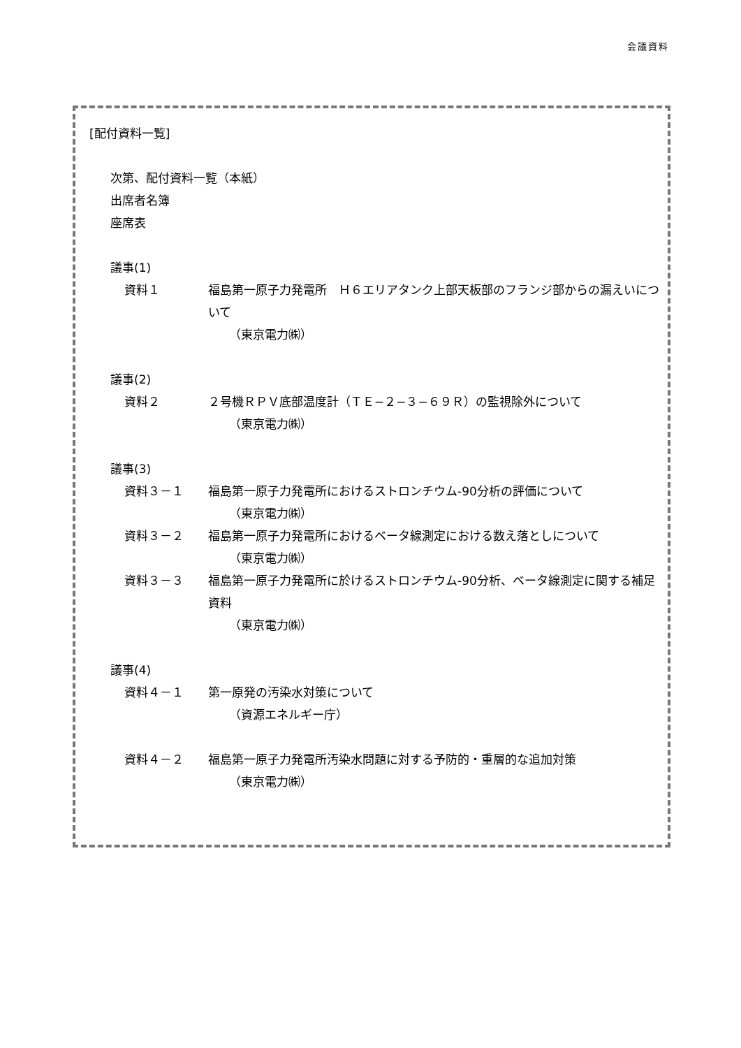会議資料
[配付資料一覧]
次第、配付資料一覧（本紙）
出席者名簿
座席表
議事(1)
資料１ 福島第一原子力発電所　Ｈ６エリアタンク上部天板部のフランジ部からの漏えいについて
（東京電力㈱）
議事(2)
資料２ ２号機ＲＰＶ底部温度計（ＴＥ−２−３−６９Ｒ）の監視除外について
（東京電力㈱）
議事(3)
資料３－１ 福島第一原子力発電所におけるストロンチウム-90分析の評価について
（東京電力㈱）
資料３－２ 福島第一原子力発電所におけるベータ線測定における数え落としについて
（東京電力㈱）
資料３－３ 福島第一原子力発電所に於けるストロンチウム-90分析、ベータ線測定に関する補足資料
（東京電力㈱）
議事(4)
資料４－１ 第一原発の汚染水対策について
（資源エネルギー庁）
資料４－２ 福島第一原子力発電所汚染水問題に対する予防的・重層的な追加対策
（東京電力㈱）